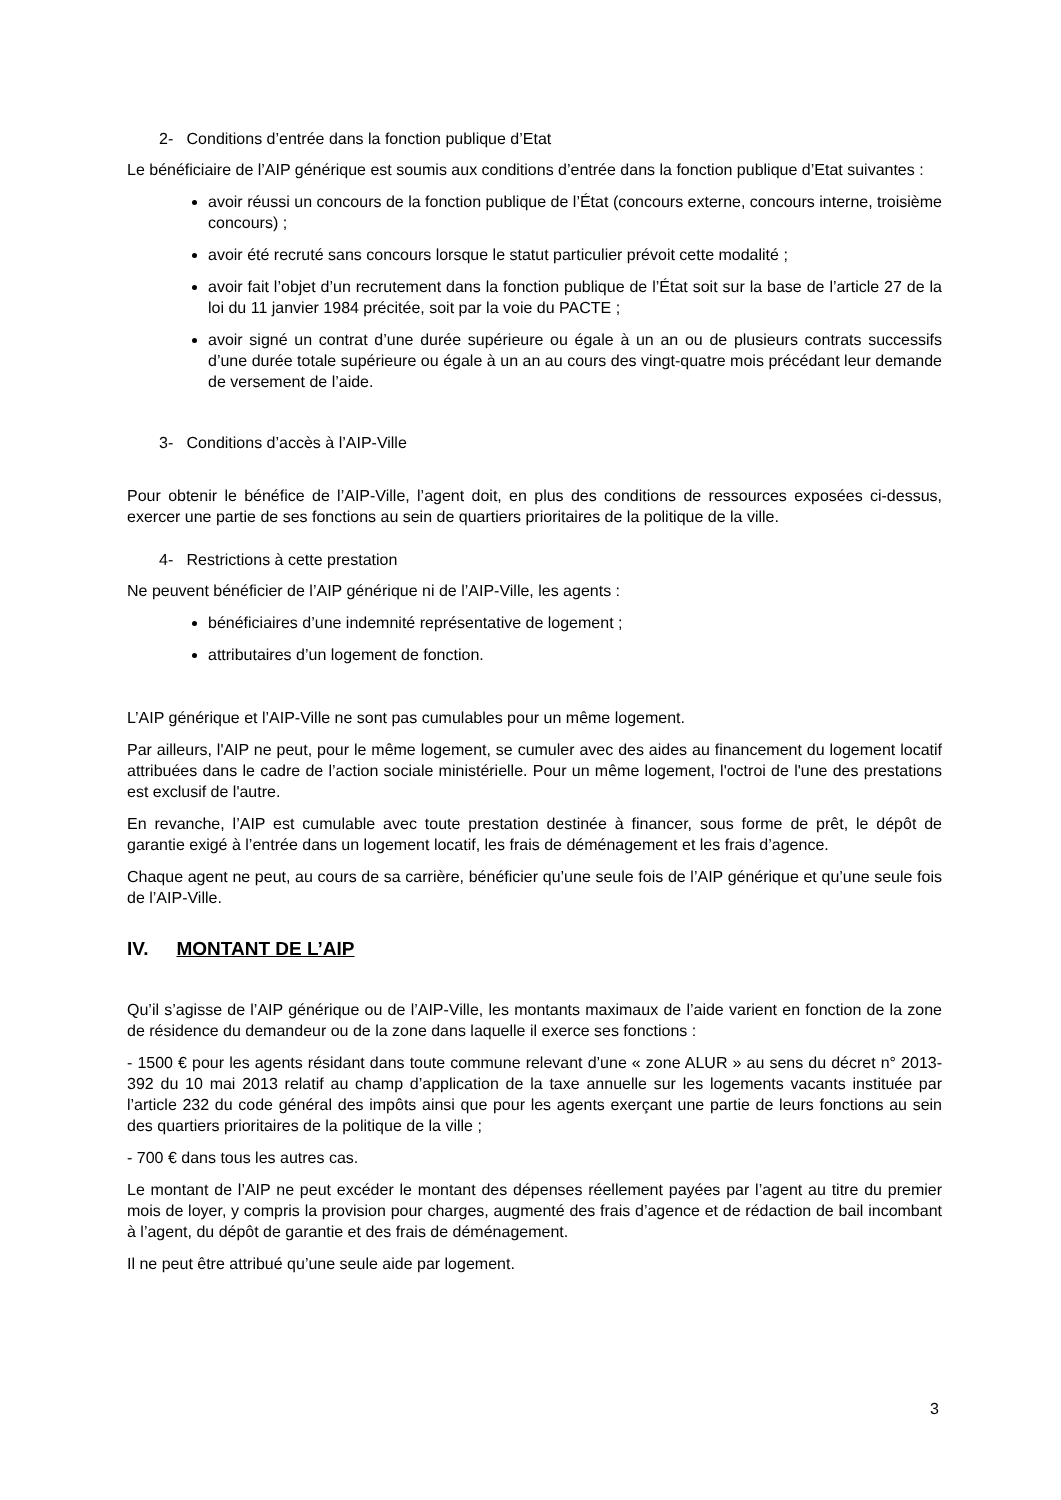2- Conditions d’entrée dans la fonction publique d’Etat
Le bénéficiaire de l’AIP générique est soumis aux conditions d’entrée dans la fonction publique d’Etat suivantes :
avoir réussi un concours de la fonction publique de l’État (concours externe, concours interne, troisième concours) ;
avoir été recruté sans concours lorsque le statut particulier prévoit cette modalité ;
avoir fait l’objet d’un recrutement dans la fonction publique de l’État soit sur la base de l’article 27 de la loi du 11 janvier 1984 précitée, soit par la voie du PACTE ;
avoir signé un contrat d’une durée supérieure ou égale à un an ou de plusieurs contrats successifs d’une durée totale supérieure ou égale à un an au cours des vingt-quatre mois précédant leur demande de versement de l’aide.
3- Conditions d’accès à l’AIP-Ville
Pour obtenir le bénéfice de l’AIP-Ville, l’agent doit, en plus des conditions de ressources exposées ci-dessus, exercer une partie de ses fonctions au sein de quartiers prioritaires de la politique de la ville.
4- Restrictions à cette prestation
Ne peuvent bénéficier de l’AIP générique ni de l’AIP-Ville, les agents :
bénéficiaires d’une indemnité représentative de logement ;
attributaires d’un logement de fonction.
L’AIP générique et l’AIP-Ville ne sont pas cumulables pour un même logement.
Par ailleurs, l'AIP ne peut, pour le même logement, se cumuler avec des aides au financement du logement locatif attribuées dans le cadre de l’action sociale ministérielle. Pour un même logement, l'octroi de l'une des prestations est exclusif de l'autre.
En revanche, l’AIP est cumulable avec toute prestation destinée à financer, sous forme de prêt, le dépôt de garantie exigé à l’entrée dans un logement locatif, les frais de déménagement et les frais d’agence.
Chaque agent ne peut, au cours de sa carrière, bénéficier qu’une seule fois de l’AIP générique et qu’une seule fois de l’AIP-Ville.
IV. MONTANT DE L’AIP
Qu’il s’agisse de l’AIP générique ou de l’AIP-Ville, les montants maximaux de l’aide varient en fonction de la zone de résidence du demandeur ou de la zone dans laquelle il exerce ses fonctions :
- 1500 € pour les agents résidant dans toute commune relevant d’une « zone ALUR » au sens du décret n° 2013-392 du 10 mai 2013 relatif au champ d’application de la taxe annuelle sur les logements vacants instituée par l’article 232 du code général des impôts ainsi que pour les agents exerçant une partie de leurs fonctions au sein des quartiers prioritaires de la politique de la ville ;
- 700 € dans tous les autres cas.
Le montant de l’AIP ne peut excéder le montant des dépenses réellement payées par l’agent au titre du premier mois de loyer, y compris la provision pour charges, augmenté des frais d’agence et de rédaction de bail incombant à l’agent, du dépôt de garantie et des frais de déménagement.
Il ne peut être attribué qu’une seule aide par logement.
3